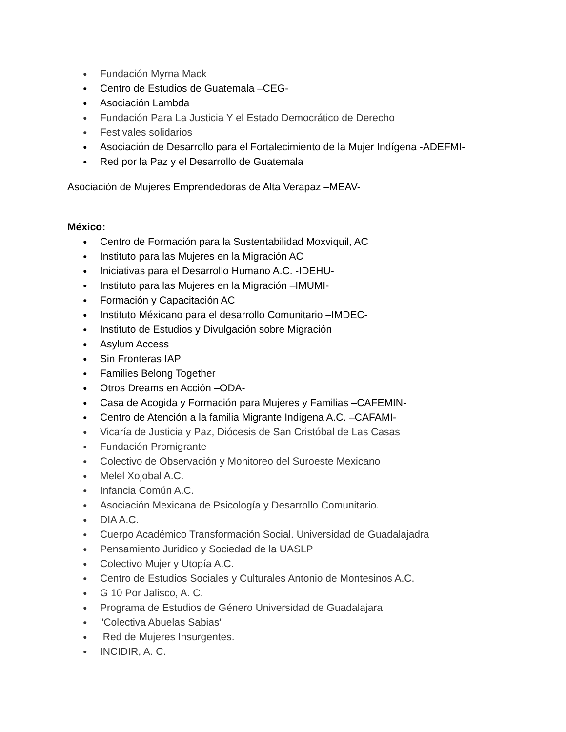● Fundación Myrna Mack
● Centro de Estudios de Guatemala –CEG-
● Asociación Lambda
● Fundación Para La Justicia Y el Estado Democrático de Derecho
● Festivales solidarios
● Asociación de Desarrollo para el Fortalecimiento de la Mujer Indígena -ADEFMI-
● Red por la Paz y el Desarrollo de Guatemala
Asociación de Mujeres Emprendedoras de Alta Verapaz –MEAV-
México:
● Centro de Formación para la Sustentabilidad Moxviquil, AC
● Instituto para las Mujeres en la Migración AC
● Iniciativas para el Desarrollo Humano A.C. -IDEHU-
● Instituto para las Mujeres en la Migración –IMUMI-
● Formación y Capacitación AC
● Instituto Méxicano para el desarrollo Comunitario –IMDEC-
● Instituto de Estudios y Divulgación sobre Migración
● Asylum Access
● Sin Fronteras IAP
● Families Belong Together
● Otros Dreams en Acción –ODA-
● Casa de Acogida y Formación para Mujeres y Familias –CAFEMIN-
● Centro de Atención a la familia Migrante Indigena A.C. –CAFAMI-
● Vicaría de Justicia y Paz, Diócesis de San Cristóbal de Las Casas
● Fundación Promigrante
● Colectivo de Observación y Monitoreo del Suroeste Mexicano
● Melel Xojobal A.C.
● Infancia Común A.C.
● Asociación Mexicana de Psicología y Desarrollo Comunitario.
● DIA A.C.
● Cuerpo Académico Transformación Social. Universidad de Guadalajadra
● Pensamiento Juridico y Sociedad de la UASLP
● Colectivo Mujer y Utopía A.C.
● Centro de Estudios Sociales y Culturales Antonio de Montesinos A.C.
● G 10 Por Jalisco, A. C.
● Programa de Estudios de Género Universidad de Guadalajara
● "Colectiva Abuelas Sabias"
● Red de Mujeres Insurgentes.
● INCIDIR, A. C.